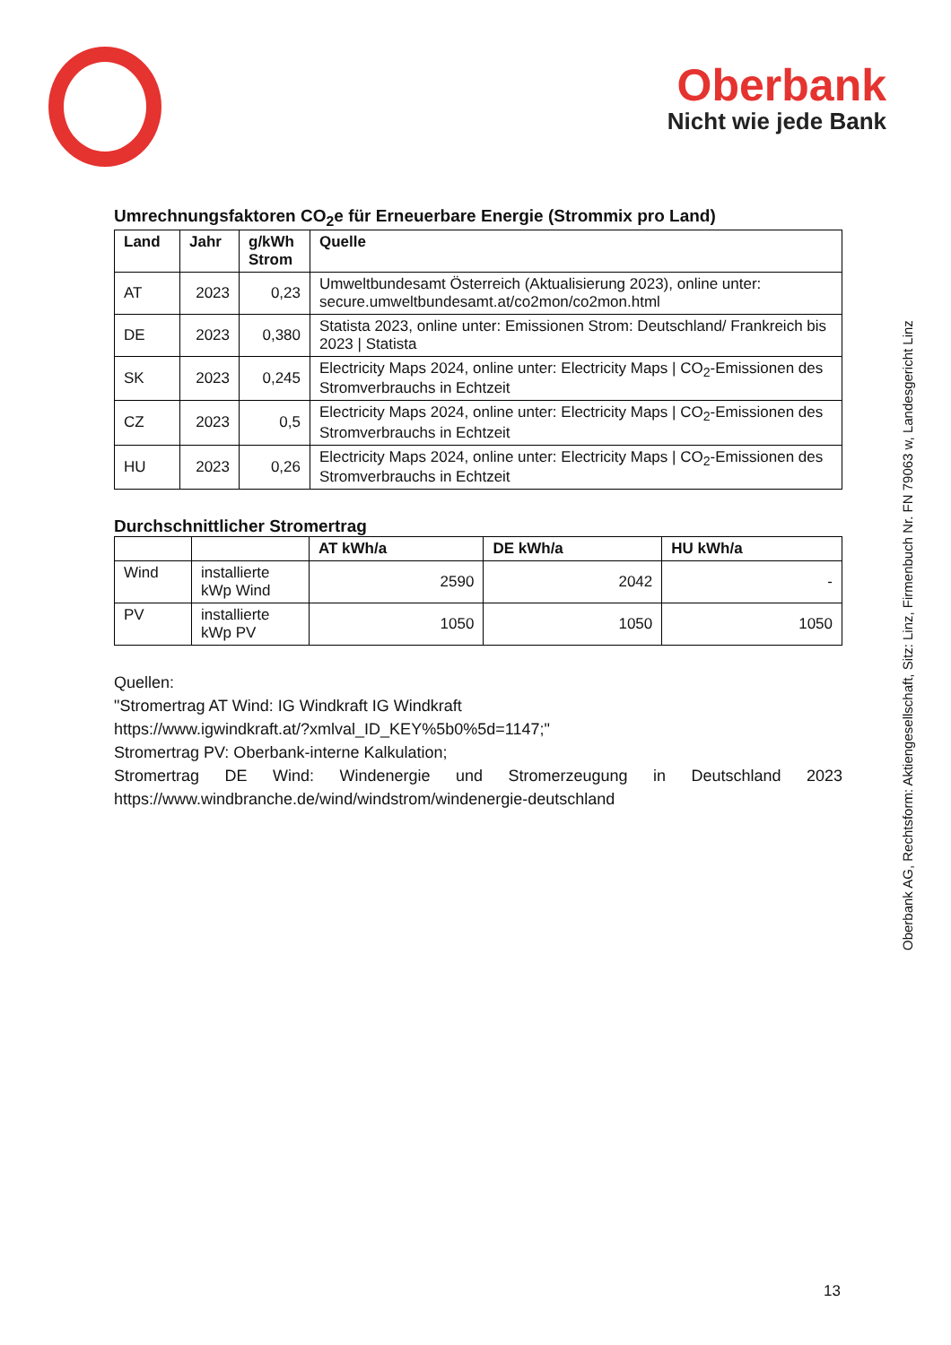Oberbank
Nicht wie jede Bank
Oberbank AG, Rechtsform: Aktiengesellschaft, Sitz: Linz, Firmenbuch Nr. FN 79063 w, Landesgericht Linz
Umrechnungsfaktoren CO<sub>2</sub>e für Erneuerbare Energie (Strommix pro Land)
| Land | Jahr | g/kWh Strom | Quelle |
| --- | --- | --- | --- |
| AT | 2023 | 0,23 | Umweltbundesamt Österreich (Aktualisierung 2023), online unter: secure.umweltbundesamt.at/co2mon/co2mon.html |
| DE | 2023 | 0,380 | Statista 2023, online unter: Emissionen Strom: Deutschland/ Frankreich bis 2023 / Statista |
| SK | 2023 | 0,245 | Electricity Maps 2024, online unter: Electricity Maps / CO<sub>2</sub>-Emissionen des Stromverbrauchs in Echtzeit |
| CZ | 2023 | 0,5 | Electricity Maps 2024, online unter: Electricity Maps / CO<sub>2</sub>-Emissionen des Stromverbrauchs in Echtzeit |
| HU | 2023 | 0,26 | Electricity Maps 2024, online unter: Electricity Maps / CO<sub>2</sub>-Emissionen des Stromverbrauchs in Echtzeit |
Durchschnittlicher Stromertrag
| | | AT kWh/a | DE kWh/a | HU kWh/a |
| --- | --- | --- | --- | --- |
| Wind | installierte kWp Wind | 2590 | 2042 | - |
| PV | installierte kWp PV | 1050 | 1050 | 1050 |
Quellen:
"Stromertrag AT Wind: IG Windkraft IG Windkraft
https://www.igwindkraft.at/?xmlval_ID_KEY%5b0%5d=1147;"
Stromertrag PV: Oberbank-interne Kalkulation;
Stromertrag DE Wind: Windenergie und Stromerzeugung in Deutschland 2023 https://www.windbranche.de/wind/windstrom/windenergie-deutschland
13